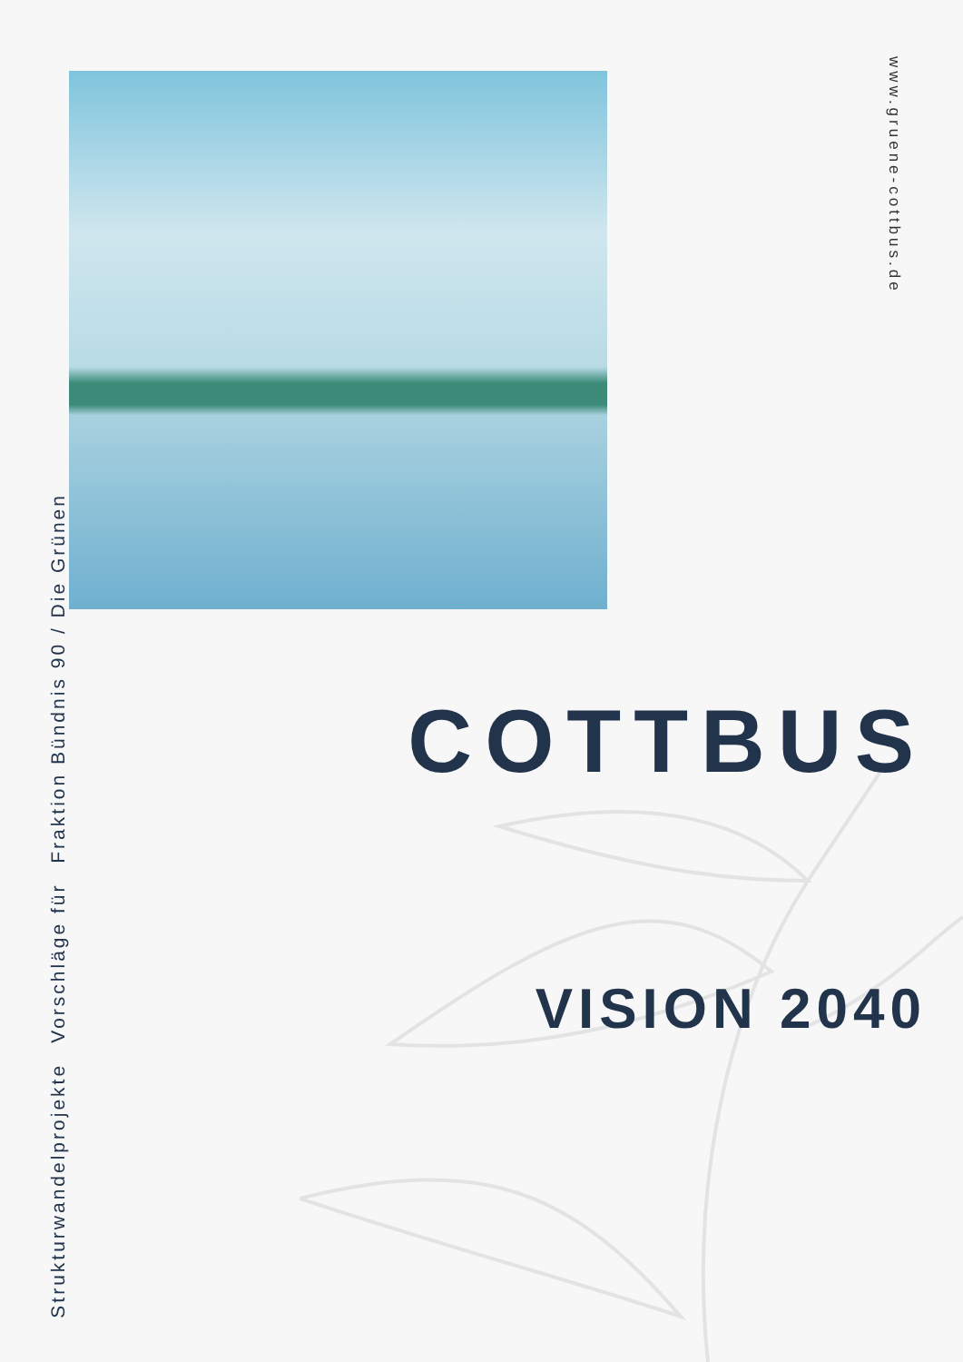www.gruene-cottbus.de
COTTBUS
VISION 2040
Strukturwandelprojekte
Vorschläge für
Fraktion Bündnis 90 / Die Grünen